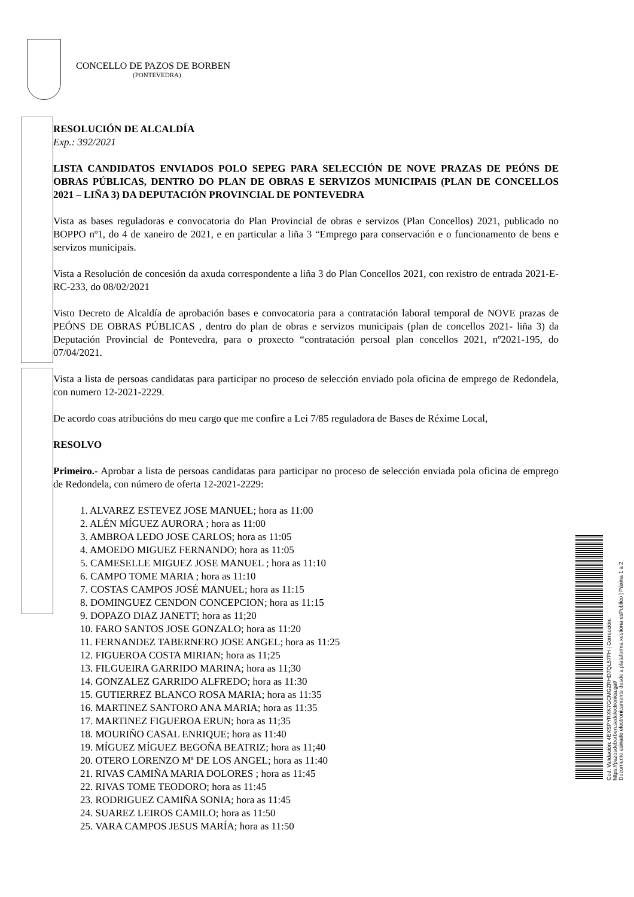CONCELLO DE PAZOS DE BORBEN
(PONTEVEDRA)
RESOLUCIÓN DE ALCALDÍA
Exp.: 392/2021
LISTA CANDIDATOS ENVIADOS POLO SEPEG PARA SELECCIÓN DE NOVE PRAZAS DE PEÓNS DE OBRAS PÚBLICAS, DENTRO DO PLAN DE OBRAS E SERVIZOS MUNICIPAIS (PLAN DE CONCELLOS 2021 – LIÑA 3) DA DEPUTACIÓN PROVINCIAL DE PONTEVEDRA
Vista as bases reguladoras e convocatoria do Plan Provincial de obras e servizos (Plan Concellos) 2021, publicado no BOPPO nº1, do 4 de xaneiro de 2021, e en particular a liña 3 “Emprego para conservación e o funcionamento de bens e servizos municipais.
Vista a Resolución de concesión da axuda correspondente a liña 3 do Plan Concellos 2021, con rexistro de entrada 2021-E-RC-233, do 08/02/2021
Visto Decreto de Alcaldía de aprobación bases e convocatoria para a contratación laboral temporal de NOVE prazas de PEÓNS DE OBRAS PÚBLICAS , dentro do plan de obras e servizos municipais (plan de concellos 2021- liña 3) da Deputación Provincial de Pontevedra, para o proxecto “contratación persoal plan concellos 2021, nº2021-195, do 07/04/2021.
Vista a lista de persoas candidatas para participar no proceso de selección enviado pola oficina de emprego de Redondela, con numero 12-2021-2229.
De acordo coas atribucións do meu cargo que me confire a Lei 7/85 reguladora de Bases de Réxime Local,
RESOLVO
Primeiro.- Aprobar a lista de persoas candidatas para participar no proceso de selección enviada pola oficina de emprego de Redondela, con número de oferta 12-2021-2229:
1. ALVAREZ ESTEVEZ JOSE MANUEL; hora as 11:00
2. ALÉN MÍGUEZ AURORA ; hora as 11:00
3. AMBROA LEDO JOSE CARLOS; hora as 11:05
4. AMOEDO MIGUEZ FERNANDO; hora as 11:05
5. CAMESELLE MIGUEZ JOSE MANUEL ; hora as 11:10
6. CAMPO TOME MARIA ; hora as 11:10
7. COSTAS CAMPOS JOSÉ MANUEL; hora as 11:15
8. DOMINGUEZ CENDON CONCEPCION; hora as 11:15
9. DOPAZO DIAZ JANETT; hora as 11;20
10. FARO SANTOS JOSE GONZALO; hora as 11:20
11. FERNANDEZ TABERNERO JOSE ANGEL; hora as 11:25
12. FIGUEROA COSTA MIRIAN; hora as 11;25
13. FILGUEIRA GARRIDO MARINA; hora as 11;30
14. GONZALEZ GARRIDO ALFREDO; hora as 11:30
15. GUTIERREZ BLANCO ROSA MARIA; hora as 11:35
16. MARTINEZ SANTORO ANA MARIA; hora as 11:35
17. MARTINEZ FIGUEROA ERUN; hora as 11;35
18. MOURIÑO CASAL ENRIQUE; hora as 11:40
19. MÍGUEZ MÍGUEZ BEGOÑA BEATRIZ; hora as 11;40
20. OTERO LORENZO Mª DE LOS ANGEL; hora as 11:40
21. RIVAS CAMIÑA MARIA DOLORES ; hora as 11:45
22. RIVAS TOME TEODORO; hora as 11:45
23. RODRIGUEZ CAMIÑA SONIA; hora as 11:45
24. SUAREZ LEIROS CAMILO; hora as 11:50
25. VARA CAMPOS JESUS MARÍA; hora as 11:50
Cod. Validación: 4EXSPYRXK7GCMGZRHD7QL57FH | Corrección: https://pazosdeborben.sedelectronica.gal/
Documento asinado electronicamente desde a plataforma xestiona esPublico | Páxina 1 a 2